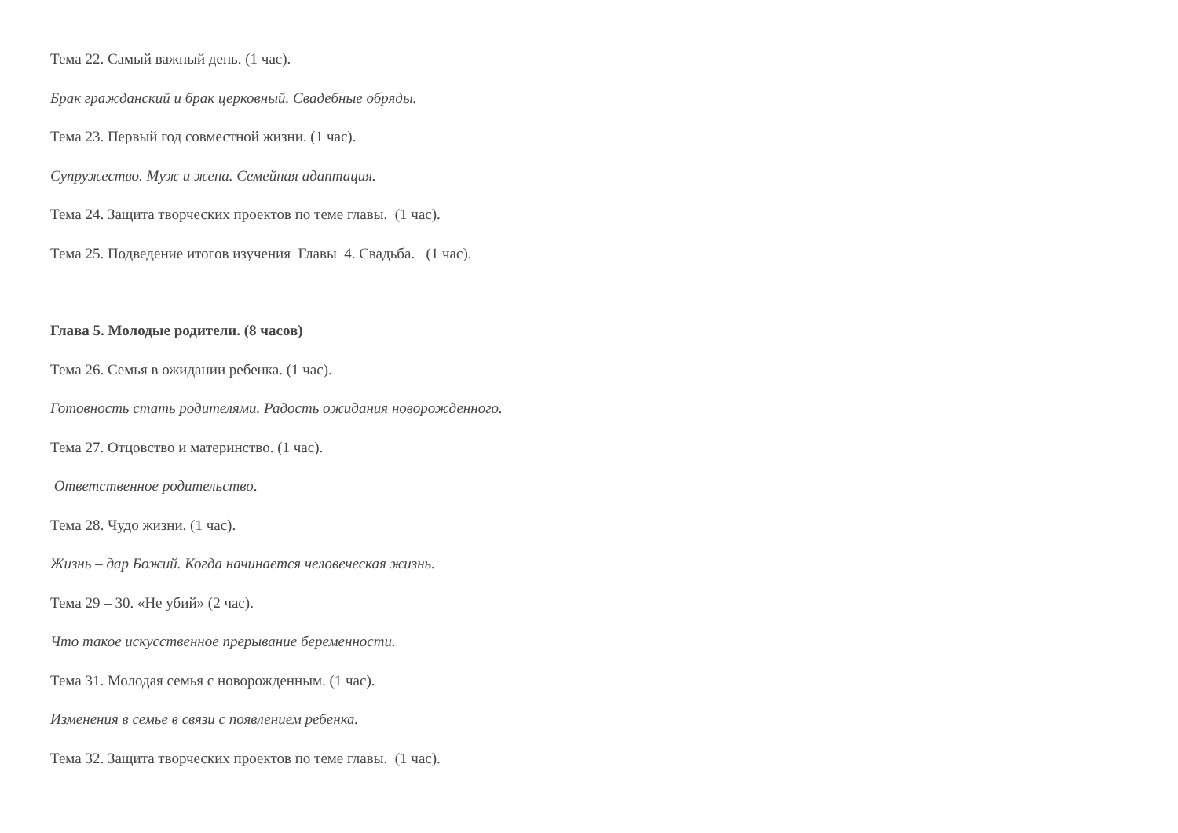Тема 22. Самый важный день. (1 час).
Брак гражданский и брак церковный. Свадебные обряды.
Тема 23. Первый год совместной жизни. (1 час).
Супружество. Муж и жена. Семейная адаптация.
Тема 24. Защита творческих проектов по теме главы. (1 час).
Тема 25. Подведение итогов изучения Главы 4. Свадьба. (1 час).
Глава 5. Молодые родители. (8 часов)
Тема 26. Семья в ожидании ребенка. (1 час).
Готовность стать родителями. Радость ожидания новорожденного.
Тема 27. Отцовство и материнство. (1 час).
Ответственное родительство.
Тема 28. Чудо жизни. (1 час).
Жизнь – дар Божий. Когда начинается человеческая жизнь.
Тема 29 – 30. «Не убий» (2 час).
Что такое искусственное прерывание беременности.
Тема 31. Молодая семья с новорожденным. (1 час).
Изменения в семье в связи с появлением ребенка.
Тема 32. Защита творческих проектов по теме главы. (1 час).